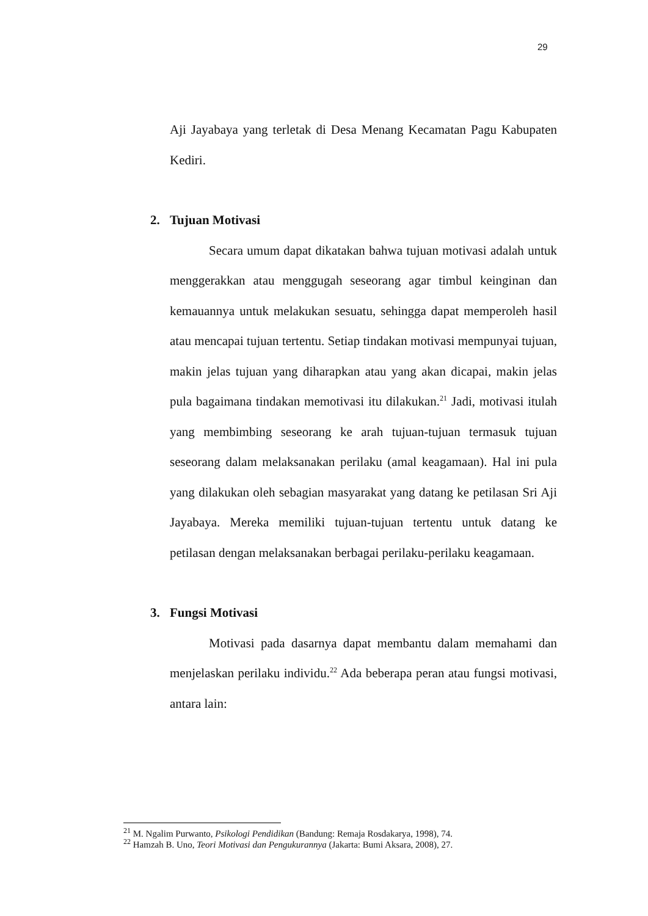29
Aji Jayabaya yang terletak di Desa Menang Kecamatan Pagu Kabupaten Kediri.
2. Tujuan Motivasi
Secara umum dapat dikatakan bahwa tujuan motivasi adalah untuk menggerakkan atau menggugah seseorang agar timbul keinginan dan kemauannya untuk melakukan sesuatu, sehingga dapat memperoleh hasil atau mencapai tujuan tertentu. Setiap tindakan motivasi mempunyai tujuan, makin jelas tujuan yang diharapkan atau yang akan dicapai, makin jelas pula bagaimana tindakan memotivasi itu dilakukan.<sup>21</sup> Jadi, motivasi itulah yang membimbing seseorang ke arah tujuan-tujuan termasuk tujuan seseorang dalam melaksanakan perilaku (amal keagamaan). Hal ini pula yang dilakukan oleh sebagian masyarakat yang datang ke petilasan Sri Aji Jayabaya. Mereka memiliki tujuan-tujuan tertentu untuk datang ke petilasan dengan melaksanakan berbagai perilaku-perilaku keagamaan.
3. Fungsi Motivasi
Motivasi pada dasarnya dapat membantu dalam memahami dan menjelaskan perilaku individu.<sup>22</sup> Ada beberapa peran atau fungsi motivasi, antara lain:
<sup>21</sup> M. Ngalim Purwanto, Psikologi Pendidikan (Bandung: Remaja Rosdakarya, 1998), 74.
<sup>22</sup> Hamzah B. Uno, Teori Motivasi dan Pengukurannya (Jakarta: Bumi Aksara, 2008), 27.